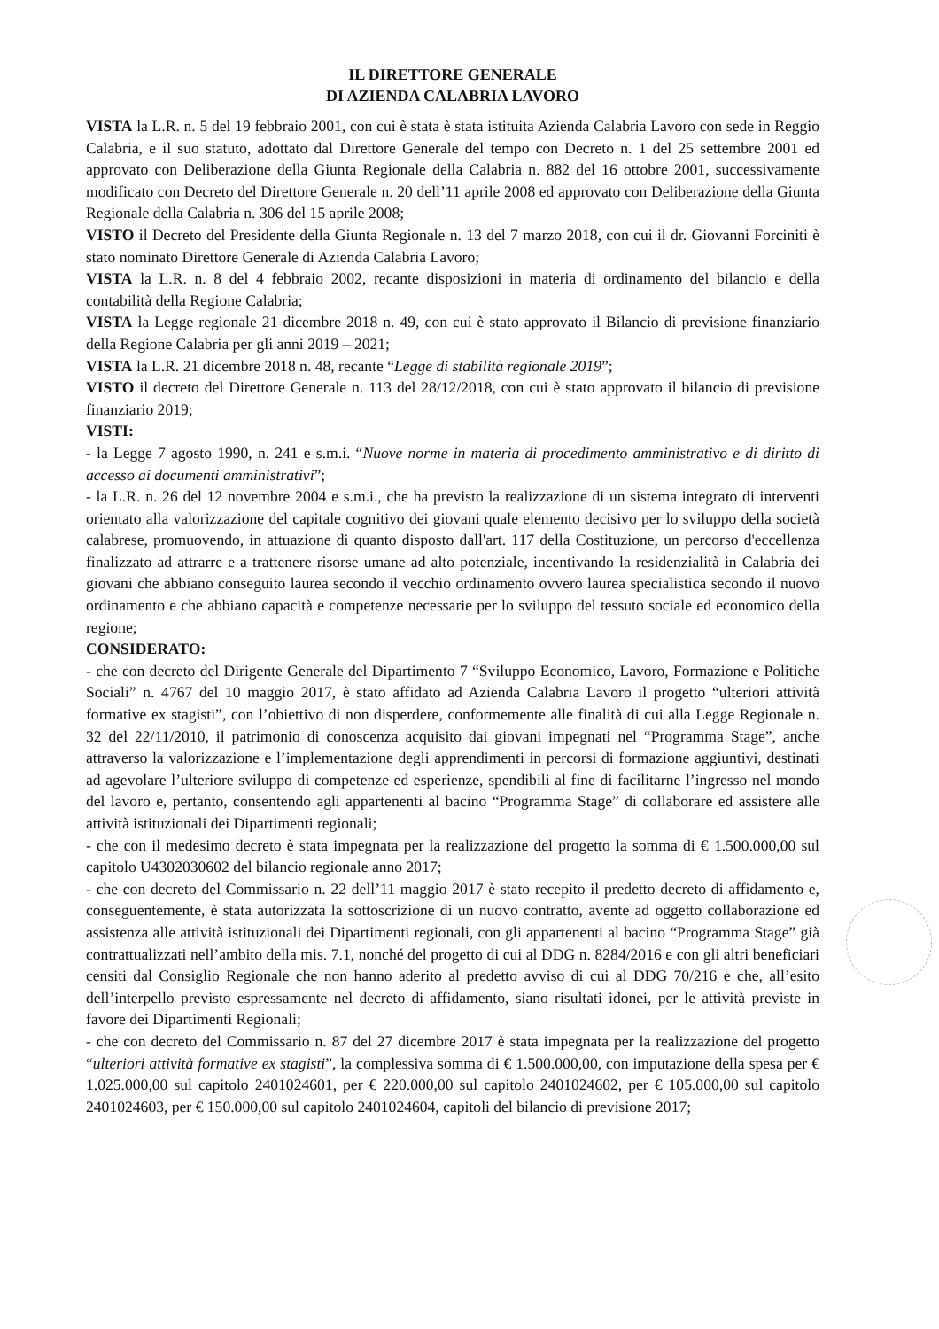IL DIRETTORE GENERALE
DI AZIENDA CALABRIA LAVORO
VISTA la L.R. n. 5 del 19 febbraio 2001, con cui è stata è stata istituita Azienda Calabria Lavoro con sede in Reggio Calabria, e il suo statuto, adottato dal Direttore Generale del tempo con Decreto n. 1 del 25 settembre 2001 ed approvato con Deliberazione della Giunta Regionale della Calabria n. 882 del 16 ottobre 2001, successivamente modificato con Decreto del Direttore Generale n. 20 dell’11 aprile 2008 ed approvato con Deliberazione della Giunta Regionale della Calabria n. 306 del 15 aprile 2008;
VISTO il Decreto del Presidente della Giunta Regionale n. 13 del 7 marzo 2018, con cui il dr. Giovanni Forciniti è stato nominato Direttore Generale di Azienda Calabria Lavoro;
VISTA la L.R. n. 8 del 4 febbraio 2002, recante disposizioni in materia di ordinamento del bilancio e della contabilità della Regione Calabria;
VISTA la Legge regionale 21 dicembre 2018 n. 49, con cui è stato approvato il Bilancio di previsione finanziario della Regione Calabria per gli anni 2019 – 2021;
VISTA la L.R. 21 dicembre 2018 n. 48, recante “Legge di stabilità regionale 2019”;
VISTO il decreto del Direttore Generale n. 113 del 28/12/2018, con cui è stato approvato il bilancio di previsione finanziario 2019;
VISTI:
- la Legge 7 agosto 1990, n. 241 e s.m.i. “Nuove norme in materia di procedimento amministrativo e di diritto di accesso ai documenti amministrativi”;
- la L.R. n. 26 del 12 novembre 2004 e s.m.i., che ha previsto la realizzazione di un sistema integrato di interventi orientato alla valorizzazione del capitale cognitivo dei giovani quale elemento decisivo per lo sviluppo della società calabrese, promuovendo, in attuazione di quanto disposto dall'art. 117 della Costituzione, un percorso d'eccellenza finalizzato ad attrarre e a trattenere risorse umane ad alto potenziale, incentivando la residenzialità in Calabria dei giovani che abbiano conseguito laurea secondo il vecchio ordinamento ovvero laurea specialistica secondo il nuovo ordinamento e che abbiano capacità e competenze necessarie per lo sviluppo del tessuto sociale ed economico della regione;
CONSIDERATO:
- che con decreto del Dirigente Generale del Dipartimento 7 “Sviluppo Economico, Lavoro, Formazione e Politiche Sociali” n. 4767 del 10 maggio 2017, è stato affidato ad Azienda Calabria Lavoro il progetto “ulteriori attività formative ex stagisti”, con l’obiettivo di non disperdere, conformemente alle finalità di cui alla Legge Regionale n. 32 del 22/11/2010, il patrimonio di conoscenza acquisito dai giovani impegnati nel “Programma Stage”, anche attraverso la valorizzazione e l’implementazione degli apprendimenti in percorsi di formazione aggiuntivi, destinati ad agevolare l’ulteriore sviluppo di competenze ed esperienze, spendibili al fine di facilitarne l’ingresso nel mondo del lavoro e, pertanto, consentendo agli appartenenti al bacino “Programma Stage” di collaborare ed assistere alle attività istituzionali dei Dipartimenti regionali;
- che con il medesimo decreto è stata impegnata per la realizzazione del progetto la somma di € 1.500.000,00 sul capitolo U4302030602 del bilancio regionale anno 2017;
- che con decreto del Commissario n. 22 dell’11 maggio 2017 è stato recepito il predetto decreto di affidamento e, conseguentemente, è stata autorizzata la sottoscrizione di un nuovo contratto, avente ad oggetto collaborazione ed assistenza alle attività istituzionali dei Dipartimenti regionali, con gli appartenenti al bacino “Programma Stage” già contrattualizzati nell’ambito della mis. 7.1, nonché del progetto di cui al DDG n. 8284/2016 e con gli altri beneficiari censiti dal Consiglio Regionale che non hanno aderito al predetto avviso di cui al DDG 70/216 e che, all’esito dell’interpello previsto espressamente nel decreto di affidamento, siano risultati idonei, per le attività previste in favore dei Dipartimenti Regionali;
- che con decreto del Commissario n. 87 del 27 dicembre 2017 è stata impegnata per la realizzazione del progetto “ulteriori attività formative ex stagisti”, la complessiva somma di € 1.500.000,00, con imputazione della spesa per € 1.025.000,00 sul capitolo 2401024601, per € 220.000,00 sul capitolo 2401024602, per € 105.000,00 sul capitolo 2401024603, per € 150.000,00 sul capitolo 2401024604, capitoli del bilancio di previsione 2017;